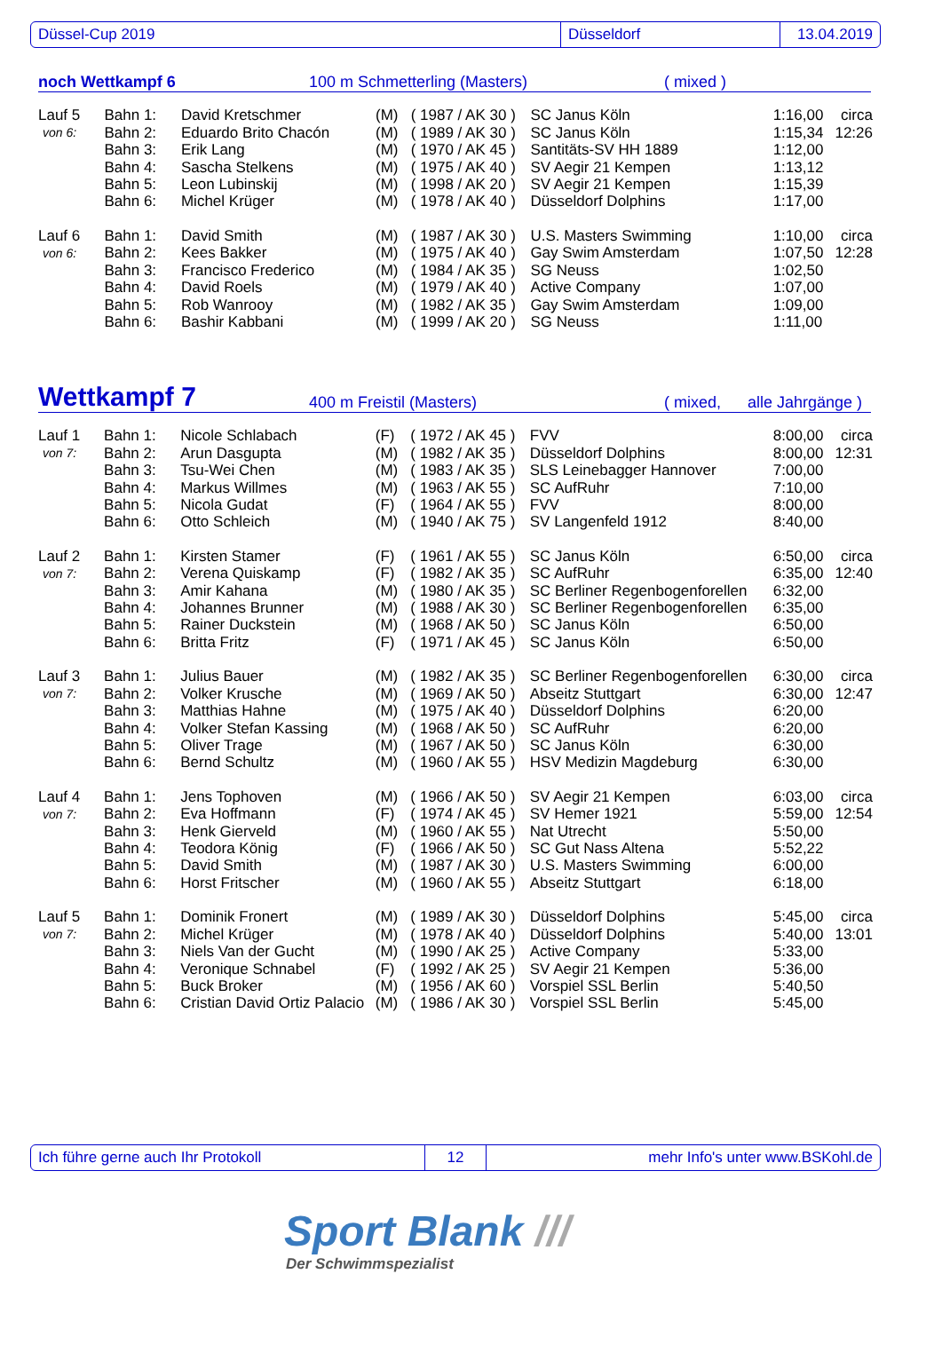Düssel-Cup 2019 Düsseldorf 13.04.2019
noch Wettkampf 6 100 m Schmetterling (Masters) ( mixed )
| Lauf 5 | Bahn 1: | David Kretschmer | (M) | ( 1987 / AK 30 ) | SC Janus Köln | 1:16,00 | circa |
| von 6: | Bahn 2: | Eduardo Brito Chacón | (M) | ( 1989 / AK 30 ) | SC Janus Köln | 1:15,34 | 12:26 |
| | Bahn 3: | Erik Lang | (M) | ( 1970 / AK 45 ) | Santitäts-SV HH 1889 | 1:12,00 | |
| | Bahn 4: | Sascha Stelkens | (M) | ( 1975 / AK 40 ) | SV Aegir 21 Kempen | 1:13,12 | |
| | Bahn 5: | Leon Lubinskij | (M) | ( 1998 / AK 20 ) | SV Aegir 21 Kempen | 1:15,39 | |
| | Bahn 6: | Michel Krüger | (M) | ( 1978 / AK 40 ) | Düsseldorf Dolphins | 1:17,00 | |
| Lauf 6 | Bahn 1: | David Smith | (M) | ( 1987 / AK 30 ) | U.S. Masters Swimming | 1:10,00 | circa |
| von 6: | Bahn 2: | Kees Bakker | (M) | ( 1975 / AK 40 ) | Gay Swim Amsterdam | 1:07,50 | 12:28 |
| | Bahn 3: | Francisco Frederico | (M) | ( 1984 / AK 35 ) | SG Neuss | 1:02,50 | |
| | Bahn 4: | David Roels | (M) | ( 1979 / AK 40 ) | Active Company | 1:07,00 | |
| | Bahn 5: | Rob Wanrooy | (M) | ( 1982 / AK 35 ) | Gay Swim Amsterdam | 1:09,00 | |
| | Bahn 6: | Bashir Kabbani | (M) | ( 1999 / AK 20 ) | SG Neuss | 1:11,00 | |
Wettkampf 7 400 m Freistil (Masters) ( mixed, alle Jahrgänge )
| Lauf 1 | Bahn 1: | Nicole Schlabach | (F) | ( 1972 / AK 45 ) | FVV | 8:00,00 | circa |
| von 7: | Bahn 2: | Arun Dasgupta | (M) | ( 1982 / AK 35 ) | Düsseldorf Dolphins | 8:00,00 | 12:31 |
| | Bahn 3: | Tsu-Wei Chen | (M) | ( 1983 / AK 35 ) | SLS Leinebagger Hannover | 7:00,00 | |
| | Bahn 4: | Markus Willmes | (M) | ( 1963 / AK 55 ) | SC AufRuhr | 7:10,00 | |
| | Bahn 5: | Nicola Gudat | (F) | ( 1964 / AK 55 ) | FVV | 8:00,00 | |
| | Bahn 6: | Otto Schleich | (M) | ( 1940 / AK 75 ) | SV Langenfeld 1912 | 8:40,00 | |
| Lauf 2 | Bahn 1: | Kirsten Stamer | (F) | ( 1961 / AK 55 ) | SC Janus Köln | 6:50,00 | circa |
| von 7: | Bahn 2: | Verena Quiskamp | (F) | ( 1982 / AK 35 ) | SC AufRuhr | 6:35,00 | 12:40 |
| | Bahn 3: | Amir Kahana | (M) | ( 1980 / AK 35 ) | SC Berliner Regenbogenforellen | 6:32,00 | |
| | Bahn 4: | Johannes Brunner | (M) | ( 1988 / AK 30 ) | SC Berliner Regenbogenforellen | 6:35,00 | |
| | Bahn 5: | Rainer Duckstein | (M) | ( 1968 / AK 50 ) | SC Janus Köln | 6:50,00 | |
| | Bahn 6: | Britta Fritz | (F) | ( 1971 / AK 45 ) | SC Janus Köln | 6:50,00 | |
| Lauf 3 | Bahn 1: | Julius Bauer | (M) | ( 1982 / AK 35 ) | SC Berliner Regenbogenforellen | 6:30,00 | circa |
| von 7: | Bahn 2: | Volker Krusche | (M) | ( 1969 / AK 50 ) | Abseitz Stuttgart | 6:30,00 | 12:47 |
| | Bahn 3: | Matthias Hahne | (M) | ( 1975 / AK 40 ) | Düsseldorf Dolphins | 6:20,00 | |
| | Bahn 4: | Volker Stefan Kassing | (M) | ( 1968 / AK 50 ) | SC AufRuhr | 6:20,00 | |
| | Bahn 5: | Oliver Trage | (M) | ( 1967 / AK 50 ) | SC Janus Köln | 6:30,00 | |
| | Bahn 6: | Bernd Schultz | (M) | ( 1960 / AK 55 ) | HSV Medizin Magdeburg | 6:30,00 | |
| Lauf 4 | Bahn 1: | Jens Tophoven | (M) | ( 1966 / AK 50 ) | SV Aegir 21 Kempen | 6:03,00 | circa |
| von 7: | Bahn 2: | Eva Hoffmann | (F) | ( 1974 / AK 45 ) | SV Hemer 1921 | 5:59,00 | 12:54 |
| | Bahn 3: | Henk Gierveld | (M) | ( 1960 / AK 55 ) | Nat Utrecht | 5:50,00 | |
| | Bahn 4: | Teodora König | (F) | ( 1966 / AK 50 ) | SC Gut Nass Altena | 5:52,22 | |
| | Bahn 5: | David Smith | (M) | ( 1987 / AK 30 ) | U.S. Masters Swimming | 6:00,00 | |
| | Bahn 6: | Horst Fritscher | (M) | ( 1960 / AK 55 ) | Abseitz Stuttgart | 6:18,00 | |
| Lauf 5 | Bahn 1: | Dominik Fronert | (M) | ( 1989 / AK 30 ) | Düsseldorf Dolphins | 5:45,00 | circa |
| von 7: | Bahn 2: | Michel Krüger | (M) | ( 1978 / AK 40 ) | Düsseldorf Dolphins | 5:40,00 | 13:01 |
| | Bahn 3: | Niels Van der Gucht | (M) | ( 1990 / AK 25 ) | Active Company | 5:33,00 | |
| | Bahn 4: | Veronique Schnabel | (F) | ( 1992 / AK 25 ) | SV Aegir 21 Kempen | 5:36,00 | |
| | Bahn 5: | Buck Broker | (M) | ( 1956 / AK 60 ) | Vorspiel SSL Berlin | 5:40,50 | |
| | Bahn 6: | Cristian David Ortiz Palacio | (M) | ( 1986 / AK 30 ) | Vorspiel SSL Berlin | 5:45,00 | |
Ich führe gerne auch Ihr Protokoll 12 mehr Info's unter www.BSKohl.de
Sport Blank ///
Der Schwimmspezialist